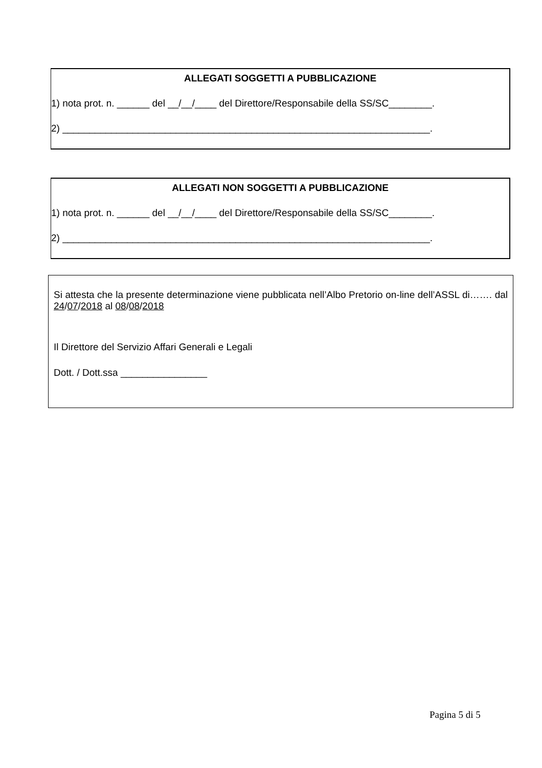ALLEGATI SOGGETTI A PUBBLICAZIONE
1) nota prot. n. ______ del __/__/____ del Direttore/Responsabile della SS/SC________.
2) ____________________________________________________________________.
ALLEGATI NON SOGGETTI A PUBBLICAZIONE
1) nota prot. n. ______ del __/__/____ del Direttore/Responsabile della SS/SC________.
2) ____________________________________________________________________.
Si attesta che la presente determinazione viene pubblicata nell’Albo Pretorio on-line dell’ASSL di……. dal 24/07/2018 al 08/08/2018
Il Direttore del Servizio Affari Generali e Legali
Dott. / Dott.ssa ________________
Pagina 5 di 5